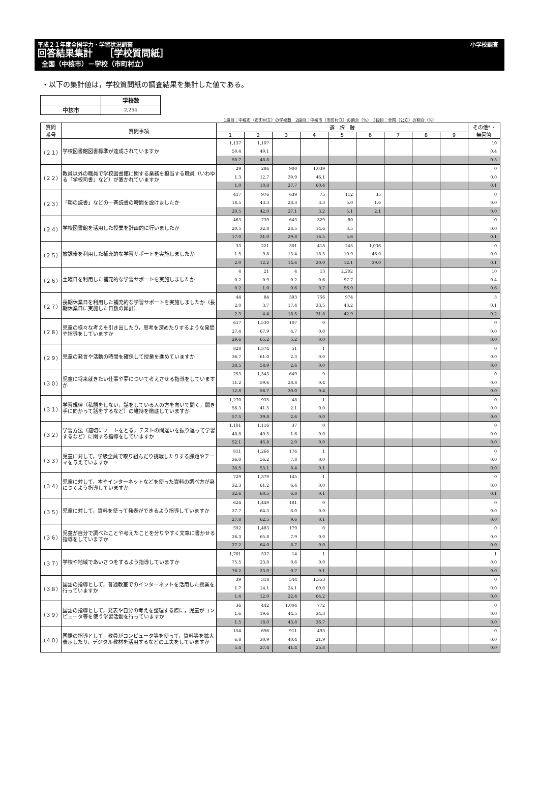平成２１年度全国学力・学習状況調査 小学校調査
回答結果集計　 ［学校質問紙］
全国（中核市）－学校（市町村立）
・以下の集計値は，学校質問紙の調査結果を集計した値である。
| | 学校数 |
| --- | --- |
| 中核市 | 2,254 |
1段目：中核市（市町村立）の学校数　2段目：中核市（市町村立）の割合（%）　3段目：全国（公立）の割合（%）
| 質問 番号 | 質問事項 | 選 択 肢 | | | | | | | | | その他*・ 無回答 |
| --- | --- | --- | --- | --- | --- | --- | --- | --- | --- | --- | --- |
| | | 1 | 2 | 3 | 4 | 5 | 6 | 7 | 8 | 9 | |
| （２１） | 学校図書館図書標準が達成されていますか | 1,137 | 1,107 | | | | | | | | 10 |
| | | 50.4 | 49.1 | | | | | | | | 0.4 |
| | | 50.7 | 48.8 | | | | | | | | 0.5 |
| （２２） | 教員以外の職員で学校図書館に関する業務を担当する職員（いわゆる「学校司書」など）が置かれていますか | 29 | 286 | 900 | 1,039 | | | | | | 0 |
| | | 1.3 | 12.7 | 39.9 | 46.1 | | | | | | 0.0 |
| | | 1.0 | 10.8 | 27.7 | 60.4 | | | | | | 0.1 |
| （２３） | 「朝の読書」などの一斉読書の時間を設けましたか | 417 | 976 | 639 | 75 | 112 | 35 | | | | 0 |
| | | 18.5 | 43.3 | 28.3 | 3.3 | 5.0 | 1.6 | | | | 0.0 |
| | | 20.5 | 42.0 | 27.1 | 3.2 | 5.1 | 2.1 | | | | 0.0 |
| （２４） | 学校図書館を活用した授業を計画的に行いましたか | 463 | 739 | 643 | 329 | 80 | | | | | 0 |
| | | 20.5 | 32.8 | 28.5 | 14.6 | 3.5 | | | | | 0.0 |
| | | 17.0 | 31.0 | 29.8 | 16.5 | 5.6 | | | | | 0.1 |
| （２５） | 放課後を利用した補充的な学習サポートを実施しましたか | 33 | 221 | 301 | 418 | 245 | 1,036 | | | | 0 |
| | | 1.5 | 9.8 | 13.4 | 18.5 | 10.9 | 46.0 | | | | 0.0 |
| | | 2.0 | 12.2 | 14.6 | 20.0 | 12.1 | 39.0 | | | | 0.1 |
| （２６） | 土曜日を利用した補充的な学習サポートを実施しましたか | 4 | 21 | 4 | 13 | 2,202 | | | | | 10 |
| | | 0.2 | 0.9 | 0.2 | 0.6 | 97.7 | | | | | 0.4 |
| | | 0.2 | 1.0 | 0.6 | 0.7 | 96.9 | | | | | 0.6 |
| （２７） | 長期休業日を利用した補充的な学習サポートを実施しましたか（長期休業日に実施した日数の累計） | 44 | 84 | 393 | 756 | 974 | | | | | 3 |
| | | 2.0 | 3.7 | 17.4 | 33.5 | 43.2 | | | | | 0.1 |
| | | 2.3 | 4.4 | 18.5 | 31.8 | 42.9 | | | | | 0.2 |
| （２８） | 児童の様々な考えを引き出したり，思考を深めたりするような発問や指導をしていますか | 617 | 1,530 | 107 | 0 | | | | | | 0 |
| | | 27.4 | 67.9 | 4.7 | 0.0 | | | | | | 0.0 |
| | | 29.6 | 65.2 | 5.2 | 0.0 | | | | | | 0.0 |
| （２９） | 児童の発言や活動の時間を確保して授業を進めていますか | 828 | 1,374 | 51 | 1 | | | | | | 0 |
| | | 36.7 | 61.0 | 2.3 | 0.0 | | | | | | 0.0 |
| | | 38.5 | 58.9 | 2.6 | 0.0 | | | | | | 0.0 |
| （３０） | 児童に将来就きたい仕事や夢について考えさせる指導をしていますか | 253 | 1,343 | 649 | 9 | | | | | | 0 |
| | | 11.2 | 59.6 | 28.8 | 0.4 | | | | | | 0.0 |
| | | 12.8 | 56.7 | 30.0 | 0.4 | | | | | | 0.0 |
| （３１） | 学習規律（私語をしない，話をしている人の方を向いて聞く，聞き手に向かって話をするなど）の維持を徹底していますか | 1,270 | 935 | 48 | 1 | | | | | | 0 |
| | | 56.3 | 41.5 | 2.1 | 0.0 | | | | | | 0.0 |
| | | 57.5 | 39.8 | 2.6 | 0.0 | | | | | | 0.0 |
| （３２） | 学習方法（適切にノートをとる，テストの間違いを振り返って学習するなど）に関する指導をしていますか | 1,101 | 1,116 | 37 | 0 | | | | | | 0 |
| | | 48.8 | 49.5 | 1.6 | 0.0 | | | | | | 0.0 |
| | | 52.1 | 45.8 | 2.0 | 0.0 | | | | | | 0.0 |
| （３３） | 児童に対して，学級全員で取り組んだり挑戦したりする課題やテーマを与えていますか | 811 | 1,266 | 176 | 1 | | | | | | 0 |
| | | 36.0 | 56.2 | 7.8 | 0.0 | | | | | | 0.0 |
| | | 38.5 | 53.1 | 8.4 | 0.1 | | | | | | 0.0 |
| （３４） | 児童に対して，本やインターネットなどを使った資料の調べ方が身につくよう指導していますか | 729 | 1,379 | 145 | 1 | | | | | | 0 |
| | | 32.3 | 61.2 | 6.4 | 0.0 | | | | | | 0.0 |
| | | 32.6 | 60.5 | 6.8 | 0.1 | | | | | | 0.1 |
| （３５） | 児童に対して，資料を使って発表ができるよう指導していますか | 624 | 1,449 | 181 | 0 | | | | | | 0 |
| | | 27.7 | 64.3 | 8.0 | 0.0 | | | | | | 0.0 |
| | | 27.8 | 62.5 | 9.6 | 0.1 | | | | | | 0.0 |
| （３６） | 児童が自分で調べたことや考えたことを分りやすく文章に書かせる指導をしていますか | 592 | 1,483 | 179 | 0 | | | | | | 0 |
| | | 26.3 | 65.8 | 7.9 | 0.0 | | | | | | 0.0 |
| | | 27.2 | 64.0 | 8.7 | 0.0 | | | | | | 0.0 |
| （３７） | 学校や地域であいさつをするよう指導していますか | 1,701 | 537 | 14 | 1 | | | | | | 1 |
| | | 75.5 | 23.8 | 0.6 | 0.0 | | | | | | 0.0 |
| | | 76.2 | 23.0 | 0.7 | 0.1 | | | | | | 0.0 |
| （３８） | 国語の指導として，普通教室でのインターネットを活用した授業を行っていますか | 39 | 318 | 544 | 1,353 | | | | | | 0 |
| | | 1.7 | 14.1 | 24.1 | 60.0 | | | | | | 0.0 |
| | | 1.4 | 12.0 | 22.4 | 64.2 | | | | | | 0.0 |
| （３９） | 国語の指導として，発表や自分の考えを整理する際に，児童がコンピュータ等を使う学習活動を行っていますか | 36 | 442 | 1,004 | 772 | | | | | | 0 |
| | | 1.6 | 19.6 | 44.5 | 34.3 | | | | | | 0.0 |
| | | 1.5 | 18.0 | 43.8 | 36.7 | | | | | | 0.0 |
| （４０） | 国語の指導として，教員がコンピュータ等を使って，資料等を拡大表示したり，デジタル教材を活用するなどの工夫をしていますか | 154 | 696 | 911 | 493 | | | | | | 0 |
| | | 6.8 | 30.9 | 40.4 | 21.9 | | | | | | 0.0 |
| | | 5.4 | 27.4 | 41.4 | 25.8 | | | | | | 0.0 |